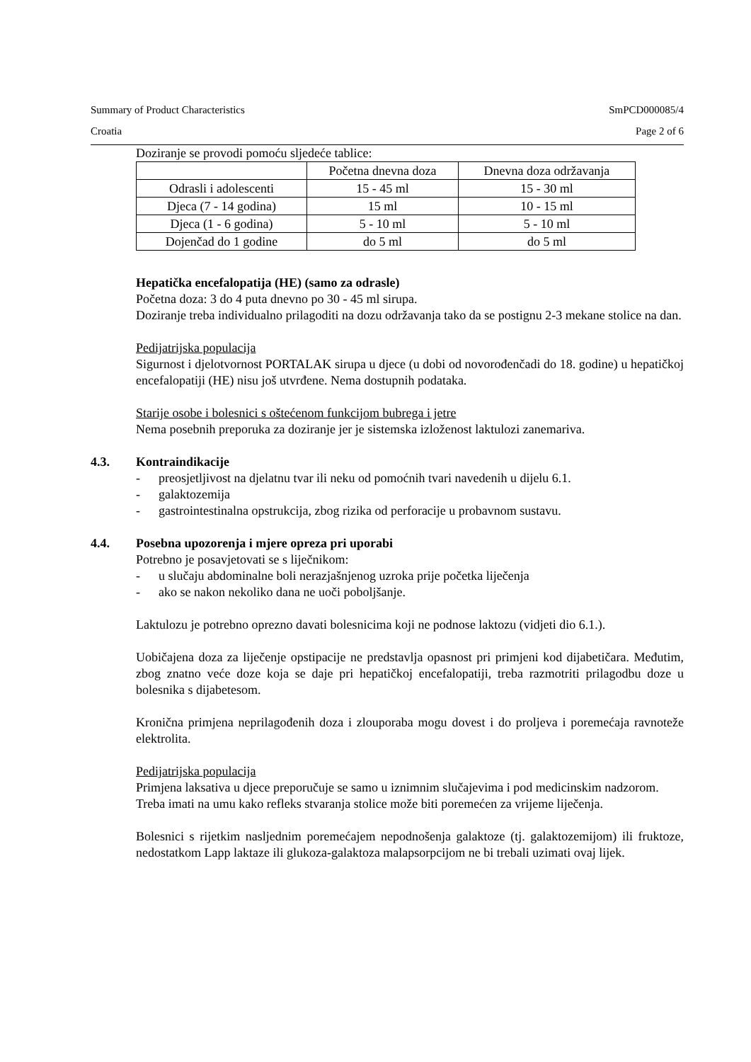Summary of Product Characteristics SmPCD000085/4
Croatia Page 2 of 6
Doziranje se provodi pomoću sljedeće tablice:
| | Početna dnevna doza | Dnevna doza održavanja |
| --- | --- | --- |
| Odrasli i adolescenti | 15 - 45 ml | 15 - 30 ml |
| Djeca (7 - 14 godina) | 15 ml | 10 - 15 ml |
| Djeca (1 - 6 godina) | 5 - 10 ml | 5 - 10 ml |
| Dojenčad do 1 godine | do 5 ml | do 5 ml |
Hepatička encefalopatija (HE) (samo za odrasle)
Početna doza: 3 do 4 puta dnevno po 30 - 45 ml sirupa.
Doziranje treba individualno prilagoditi na dozu održavanja tako da se postignu 2-3 mekane stolice na dan.
Pedijatrijska populacija
Sigurnost i djelotvornost PORTALAK sirupa u djece (u dobi od novorođenčadi do 18. godine) u hepatičkoj encefalopatiji (HE) nisu još utvrđene. Nema dostupnih podataka.
Starije osobe i bolesnici s oštećenom funkcijom bubrega i jetre
Nema posebnih preporuka za doziranje jer je sistemska izloženost laktulozi zanemariva.
4.3. Kontraindikacije
- preosjetljivost na djelatnu tvar ili neku od pomoćnih tvari navedenih u dijelu 6.1.
- galaktozemija
- gastrointestinalna opstrukcija, zbog rizika od perforacije u probavnom sustavu.
4.4. Posebna upozorenja i mjere opreza pri uporabi
Potrebno je posavjetovati se s liječnikom:
- u slučaju abdominalne boli nerazjašnjenog uzroka prije početka liječenja
- ako se nakon nekoliko dana ne uoči poboljšanje.
Laktulozu je potrebno oprezno davati bolesnicima koji ne podnose laktozu (vidjeti dio 6.1.).
Uobičajena doza za liječenje opstipacije ne predstavlja opasnost pri primjeni kod dijabetičara. Međutim, zbog znatno veće doze koja se daje pri hepatičkoj encefalopatiji, treba razmotriti prilagodbu doze u bolesnika s dijabetesom.
Kronična primjena neprilagođenih doza i zlouporaba mogu dovest i do proljeva i poremećaja ravnoteže elektrolita.
Pedijatrijska populacija
Primjena laksativa u djece preporučuje se samo u iznimnim slučajevima i pod medicinskim nadzorom.
Treba imati na umu kako refleks stvaranja stolice može biti poremećen za vrijeme liječenja.
Bolesnici s rijetkim nasljednim poremećajem nepodnošenja galaktoze (tj. galaktozemijom) ili fruktoze, nedostatkom Lapp laktaze ili glukoza-galaktoza malapsorpcijom ne bi trebali uzimati ovaj lijek.